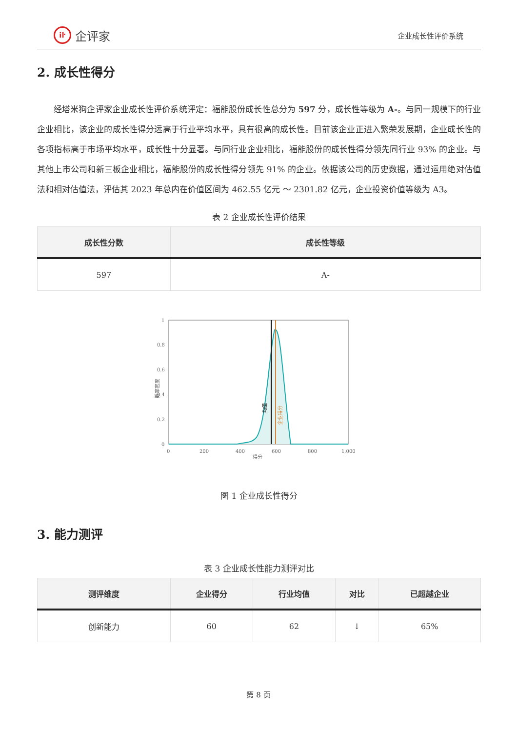iŀ 企评家
企业成长性评价系统
2. 成长性得分
经塔米狗企评家企业成长性评价系统评定：福能股份成长性总分为 597 分，成长性等级为 A-。与同一规模下的行业企业相比，该企业的成长性得分远高于行业平均水平，具有很高的成长性。目前该企业正进入繁荣发展期，企业成长性的各项指标高于市场平均水平，成长性十分显著。与同行业企业相比，福能股份的成长性得分领先同行业 93% 的企业。与其他上市公司和新三板企业相比，福能股份的成长性得分领先 91% 的企业。依据该公司的历史数据，通过运用绝对估值法和相对估值法，评估其 2023 年总内在价值区间为 462.55 亿元 ～ 2301.82 亿元，企业投资价值等级为 A3。
表 2 企业成长性评价结果
| 成长性分数 | 成长性等级 |
| --- | --- |
| 597 | A- |
1
0.8
0.6
0.4
0.2
0
0
200
400
600
800
1,000
得分
概率密度
均值
企业得分
图 1 企业成长性得分
3. 能力测评
表 3 企业成长性能力测评对比
| 测评维度 | 企业得分 | 行业均值 | 对比 | 已超越企业 |
| --- | --- | --- | --- | --- |
| 创新能力 | 60 | 62 | ↓ | 65% |
第 8 页